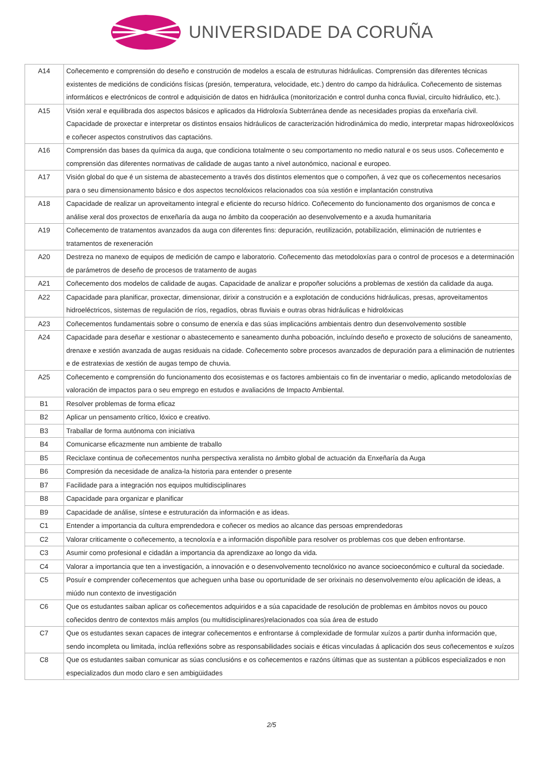UNIVERSIDADE DA CORUÑA
| A14 | Coñecemento e comprensión do deseño e construción de modelos a escala de estruturas hidráulicas. Comprensión das diferentes técnicas existentes de medicións de condicións físicas (presión, temperatura, velocidade, etc.) dentro do campo da hidráulica. Coñecemento de sistemas informáticos e electrónicos de control e adquisición de datos en hidráulica (monitorización e control dunha conca fluvial, circuíto hidráulico, etc.). |
| A15 | Visión xeral e equilibrada dos aspectos básicos e aplicados da Hidroloxía Subterránea dende as necesidades propias da enxeñaría civil. Capacidade de proxectar e interpretar os distintos ensaios hidráulicos de caracterización hidrodinámica do medio, interpretar mapas hidroxeolóxicos e coñecer aspectos construtivos das captacións. |
| A16 | Comprensión das bases da química da auga, que condiciona totalmente o seu comportamento no medio natural e os seus usos. Coñecemento e comprensión das diferentes normativas de calidade de augas tanto a nivel autonómico, nacional e europeo. |
| A17 | Visión global do que é un sistema de abastecemento a través dos distintos elementos que o compoñen, á vez que os coñecementos necesarios para o seu dimensionamento básico e dos aspectos tecnolóxicos relacionados coa súa xestión e implantación construtiva |
| A18 | Capacidade de realizar un aproveitamento integral e eficiente do recurso hídrico. Coñecemento do funcionamento dos organismos de conca e análise xeral dos proxectos de enxeñaría da auga no ámbito da cooperación ao desenvolvemento e a axuda humanitaria |
| A19 | Coñecemento de tratamentos avanzados da auga con diferentes fins: depuración, reutilización, potabilización, eliminación de nutrientes e tratamentos de rexeneración |
| A20 | Destreza no manexo de equipos de medición de campo e laboratorio. Coñecemento das metodoloxías para o control de procesos e a determinación de parámetros de deseño de procesos de tratamento de augas |
| A21 | Coñecemento dos modelos de calidade de augas. Capacidade de analizar e propoñer solucións a problemas de xestión da calidade da auga. |
| A22 | Capacidade para planificar, proxectar, dimensionar, dirixir a construción e a explotación de conducións hidráulicas, presas, aproveitamentos hidroeléctricos, sistemas de regulación de ríos, regadíos, obras fluviais e outras obras hidráulicas e hidrolóxicas |
| A23 | Coñecementos fundamentais sobre o consumo de enerxía e das súas implicacións ambientais dentro dun desenvolvemento sostible |
| A24 | Capacidade para deseñar e xestionar o abastecemento e saneamento dunha poboación, incluíndo deseño e proxecto de solucións de saneamento, drenaxe e xestión avanzada de augas residuais na cidade. Coñecemento sobre procesos avanzados de depuración para a eliminación de nutrientes e de estratexias de xestión de augas tempo de chuvia. |
| A25 | Coñecemento e comprensión do funcionamento dos ecosistemas e os factores ambientais co fin de inventariar o medio, aplicando metodoloxías de valoración de impactos para o seu emprego en estudos e avaliacións de Impacto Ambiental. |
| B1 | Resolver problemas de forma eficaz |
| B2 | Aplicar un pensamento crítico, lóxico e creativo. |
| B3 | Traballar de forma autónoma con iniciativa |
| B4 | Comunicarse eficazmente nun ambiente de traballo |
| B5 | Reciclaxe continua de coñecementos nunha perspectiva xeralista no ámbito global de actuación da Enxeñaría da Auga |
| B6 | Compresión da necesidade de analiza-la historia para entender o presente |
| B7 | Facilidade para a integración nos equipos multidisciplinares |
| B8 | Capacidade para organizar e planificar |
| B9 | Capacidade de análise, síntese e estruturación da información e as ideas. |
| C1 | Entender a importancia da cultura emprendedora e coñecer os medios ao alcance das persoas emprendedoras |
| C2 | Valorar criticamente o coñecemento, a tecnoloxía e a información dispoñible para resolver os problemas cos que deben enfrontarse. |
| C3 | Asumir como profesional e cidadán a importancia da aprendizaxe ao longo da vida. |
| C4 | Valorar a importancia que ten a investigación, a innovación e o desenvolvemento tecnolóxico no avance socioeconómico e cultural da sociedade. |
| C5 | Posuír e comprender coñecementos que acheguen unha base ou oportunidade de ser orixinais no desenvolvemento e/ou aplicación de ideas, a miúdo nun contexto de investigación |
| C6 | Que os estudantes saiban aplicar os coñecementos adquiridos e a súa capacidade de resolución de problemas en ámbitos novos ou pouco coñecidos dentro de contextos máis amplos (ou multidisciplinares)relacionados coa súa área de estudo |
| C7 | Que os estudantes sexan capaces de integrar coñecementos e enfrontarse á complexidade de formular xuízos a partir dunha información que, sendo incompleta ou limitada, inclúa reflexións sobre as responsabilidades sociais e éticas vinculadas á aplicación dos seus coñecementos e xuízos |
| C8 | Que os estudantes saiban comunicar as súas conclusións e os coñecementos e razóns últimas que as sustentan a públicos especializados e non especializados dun modo claro e sen ambigüidades |
2/5